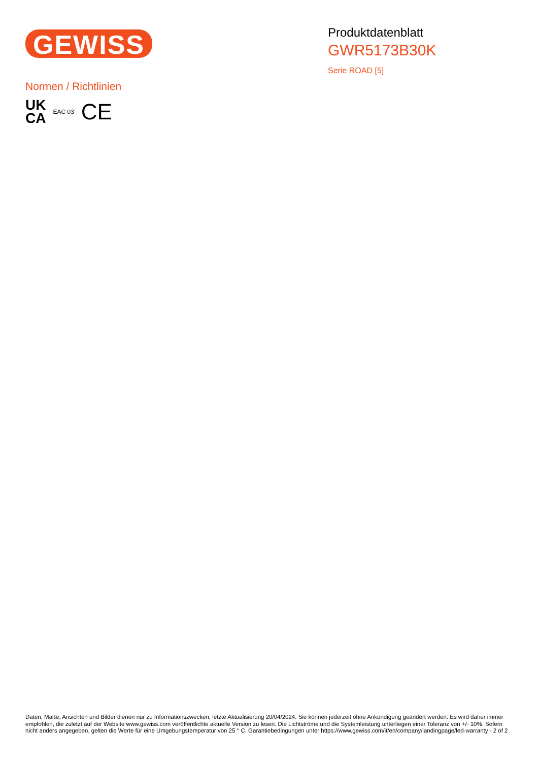GEWISS
Produktdatenblatt
GWR5173B30K
Serie ROAD [5]
Normen / Richtlinien
UK
CA
EAC 03
CE
Daten, Maße, Ansichten und Bilder dienen nur zu Informationszwecken, letzte Aktualisierung 20/04/2024. Sie können jederzeit ohne Ankündigung geändert werden. Es wird daher immer empfohlen, die zuletzt auf der Website www.gewiss.com veröffentlichte aktuelle Version zu lesen. Die Lichtströme und die Systemleistung unterliegen einer Toleranz von +/- 10%. Sofern nicht anders angegeben, gelten die Werte für eine Umgebungstemperatur von 25 ° C. Garantiebedingungen unter https://www.gewiss.com/it/en/company/landingpage/led-warranty - 2 of 2